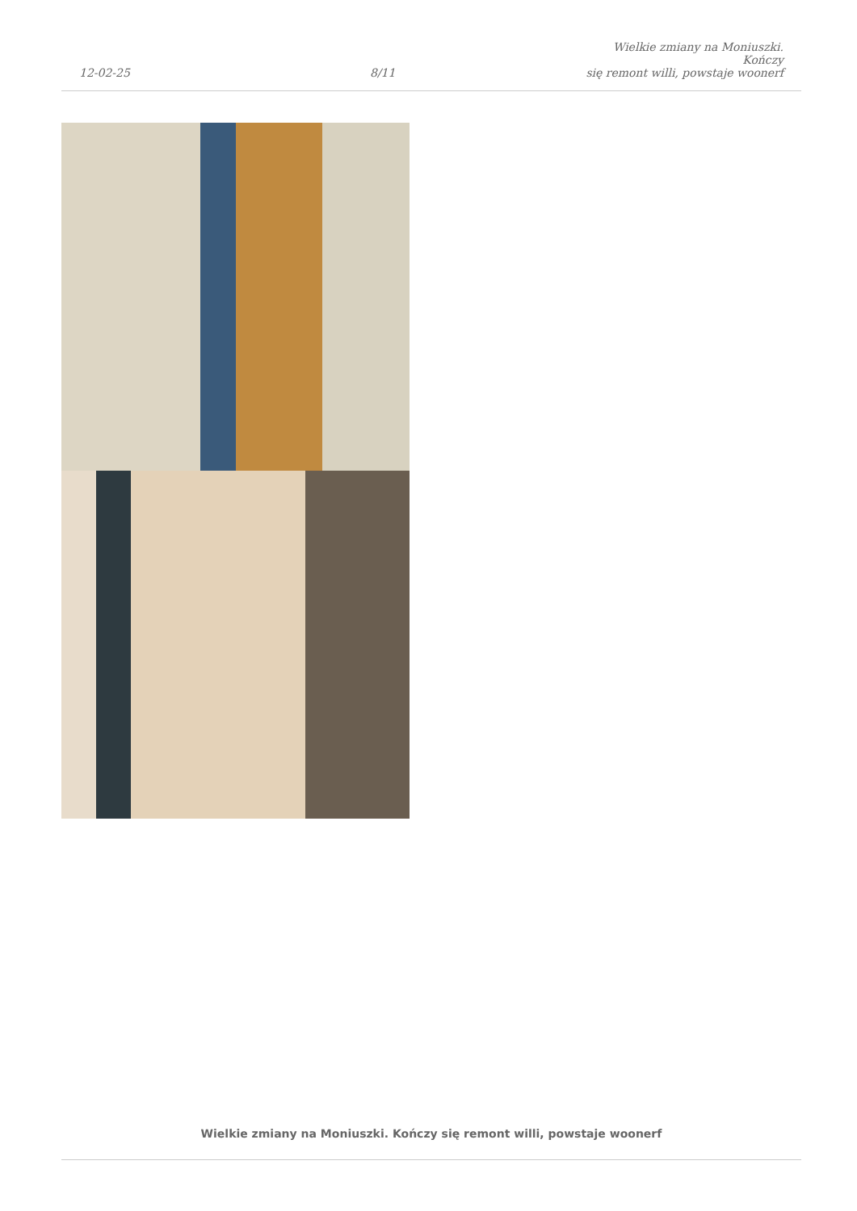12-02-25
8/11
Wielkie zmiany na Moniuszki. Kończy
się remont willi, powstaje woonerf
Wielkie zmiany na Moniuszki. Kończy się remont willi, powstaje woonerf